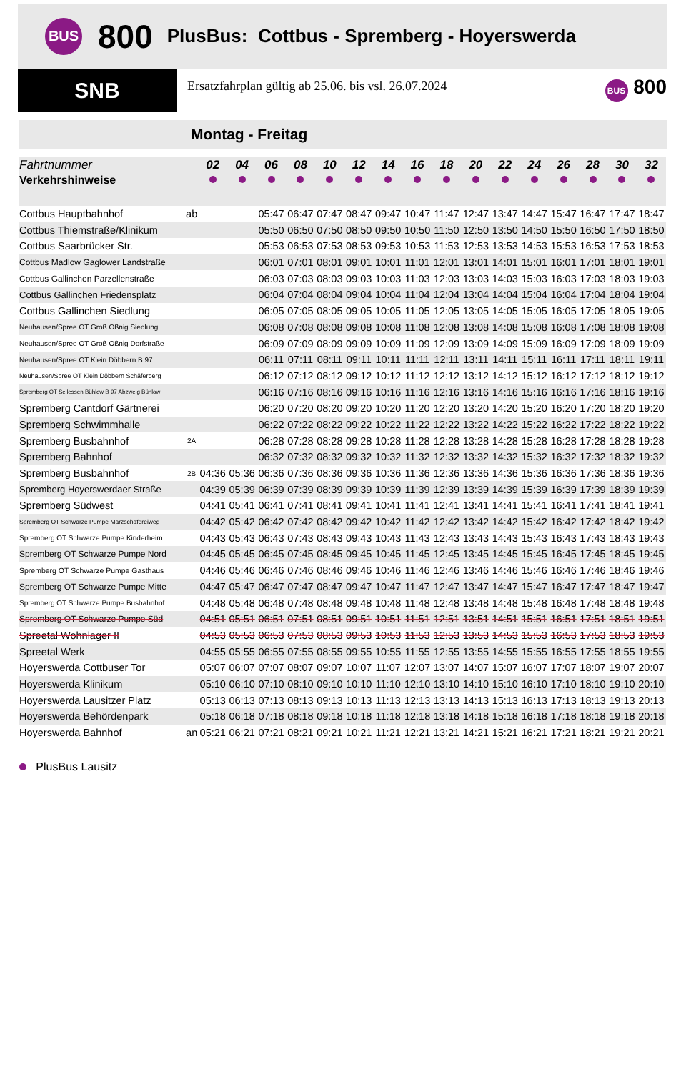BUS
800
PlusBus: Cottbus - Spremberg - Hoyerswerda
SNB
Ersatzfahrplan gültig ab 25.06. bis vsl. 26.07.2024
BUS 800
Montag - Freitag
| Fahrtnummer | | 02 | 04 | 06 | 08 | 10 | 12 | 14 | 16 | 18 | 20 | 22 | 24 | 26 | 28 | 30 | 32 |
| --- | --- | --- | --- | --- | --- | --- | --- | --- | --- | --- | --- | --- | --- | --- | --- | --- | --- |
| Verkehrshinweise | | | | | | | | | | | | | | | | | |
| Cottbus Hauptbahnhof | ab | | | 05:47 | 06:47 | 07:47 | 08:47 | 09:47 | 10:47 | 11:47 | 12:47 | 13:47 | 14:47 | 15:47 | 16:47 | 17:47 | 18:47 |
| Cottbus Thiemstraße/Klinikum | | | | 05:50 | 06:50 | 07:50 | 08:50 | 09:50 | 10:50 | 11:50 | 12:50 | 13:50 | 14:50 | 15:50 | 16:50 | 17:50 | 18:50 |
| Cottbus Saarbrücker Str. | | | | 05:53 | 06:53 | 07:53 | 08:53 | 09:53 | 10:53 | 11:53 | 12:53 | 13:53 | 14:53 | 15:53 | 16:53 | 17:53 | 18:53 |
| Cottbus Madlow Gaglower Landstraße | | | | 06:01 | 07:01 | 08:01 | 09:01 | 10:01 | 11:01 | 12:01 | 13:01 | 14:01 | 15:01 | 16:01 | 17:01 | 18:01 | 19:01 |
| Cottbus Gallinchen Parzellenstraße | | | | 06:03 | 07:03 | 08:03 | 09:03 | 10:03 | 11:03 | 12:03 | 13:03 | 14:03 | 15:03 | 16:03 | 17:03 | 18:03 | 19:03 |
| Cottbus Gallinchen Friedensplatz | | | | 06:04 | 07:04 | 08:04 | 09:04 | 10:04 | 11:04 | 12:04 | 13:04 | 14:04 | 15:04 | 16:04 | 17:04 | 18:04 | 19:04 |
| Cottbus Gallinchen Siedlung | | | | 06:05 | 07:05 | 08:05 | 09:05 | 10:05 | 11:05 | 12:05 | 13:05 | 14:05 | 15:05 | 16:05 | 17:05 | 18:05 | 19:05 |
| Neuhausen/Spree OT Groß Oßnig Siedlung | | | | 06:08 | 07:08 | 08:08 | 09:08 | 10:08 | 11:08 | 12:08 | 13:08 | 14:08 | 15:08 | 16:08 | 17:08 | 18:08 | 19:08 |
| Neuhausen/Spree OT Groß Oßnig Dorfstraße | | | | 06:09 | 07:09 | 08:09 | 09:09 | 10:09 | 11:09 | 12:09 | 13:09 | 14:09 | 15:09 | 16:09 | 17:09 | 18:09 | 19:09 |
| Neuhausen/Spree OT Klein Döbbern B 97 | | | | 06:11 | 07:11 | 08:11 | 09:11 | 10:11 | 11:11 | 12:11 | 13:11 | 14:11 | 15:11 | 16:11 | 17:11 | 18:11 | 19:11 |
| Neuhausen/Spree OT Klein Döbbern Schäferberg | | | | 06:12 | 07:12 | 08:12 | 09:12 | 10:12 | 11:12 | 12:12 | 13:12 | 14:12 | 15:12 | 16:12 | 17:12 | 18:12 | 19:12 |
| Spremberg OT Sellessen Bühlow B 97 Abzweig Bühlow | | | | 06:16 | 07:16 | 08:16 | 09:16 | 10:16 | 11:16 | 12:16 | 13:16 | 14:16 | 15:16 | 16:16 | 17:16 | 18:16 | 19:16 |
| Spremberg Cantdorf Gärtnerei | | | | 06:20 | 07:20 | 08:20 | 09:20 | 10:20 | 11:20 | 12:20 | 13:20 | 14:20 | 15:20 | 16:20 | 17:20 | 18:20 | 19:20 |
| Spremberg Schwimmhalle | | | | 06:22 | 07:22 | 08:22 | 09:22 | 10:22 | 11:22 | 12:22 | 13:22 | 14:22 | 15:22 | 16:22 | 17:22 | 18:22 | 19:22 |
| Spremberg Busbahnhof | 2A | | | 06:28 | 07:28 | 08:28 | 09:28 | 10:28 | 11:28 | 12:28 | 13:28 | 14:28 | 15:28 | 16:28 | 17:28 | 18:28 | 19:28 |
| Spremberg Bahnhof | | | | 06:32 | 07:32 | 08:32 | 09:32 | 10:32 | 11:32 | 12:32 | 13:32 | 14:32 | 15:32 | 16:32 | 17:32 | 18:32 | 19:32 |
| Spremberg Busbahnhof | 2B | 04:36 | 05:36 | 06:36 | 07:36 | 08:36 | 09:36 | 10:36 | 11:36 | 12:36 | 13:36 | 14:36 | 15:36 | 16:36 | 17:36 | 18:36 | 19:36 |
| Spremberg Hoyerswerdaer Straße | | 04:39 | 05:39 | 06:39 | 07:39 | 08:39 | 09:39 | 10:39 | 11:39 | 12:39 | 13:39 | 14:39 | 15:39 | 16:39 | 17:39 | 18:39 | 19:39 |
| Spremberg Südwest | | 04:41 | 05:41 | 06:41 | 07:41 | 08:41 | 09:41 | 10:41 | 11:41 | 12:41 | 13:41 | 14:41 | 15:41 | 16:41 | 17:41 | 18:41 | 19:41 |
| Spremberg OT Schwarze Pumpe Märzschäfereiweg | | 04:42 | 05:42 | 06:42 | 07:42 | 08:42 | 09:42 | 10:42 | 11:42 | 12:42 | 13:42 | 14:42 | 15:42 | 16:42 | 17:42 | 18:42 | 19:42 |
| Spremberg OT Schwarze Pumpe Kinderheim | | 04:43 | 05:43 | 06:43 | 07:43 | 08:43 | 09:43 | 10:43 | 11:43 | 12:43 | 13:43 | 14:43 | 15:43 | 16:43 | 17:43 | 18:43 | 19:43 |
| Spremberg OT Schwarze Pumpe Nord | | 04:45 | 05:45 | 06:45 | 07:45 | 08:45 | 09:45 | 10:45 | 11:45 | 12:45 | 13:45 | 14:45 | 15:45 | 16:45 | 17:45 | 18:45 | 19:45 |
| Spremberg OT Schwarze Pumpe Gasthaus | | 04:46 | 05:46 | 06:46 | 07:46 | 08:46 | 09:46 | 10:46 | 11:46 | 12:46 | 13:46 | 14:46 | 15:46 | 16:46 | 17:46 | 18:46 | 19:46 |
| Spremberg OT Schwarze Pumpe Mitte | | 04:47 | 05:47 | 06:47 | 07:47 | 08:47 | 09:47 | 10:47 | 11:47 | 12:47 | 13:47 | 14:47 | 15:47 | 16:47 | 17:47 | 18:47 | 19:47 |
| Spremberg OT Schwarze Pumpe Busbahnhof | | 04:48 | 05:48 | 06:48 | 07:48 | 08:48 | 09:48 | 10:48 | 11:48 | 12:48 | 13:48 | 14:48 | 15:48 | 16:48 | 17:48 | 18:48 | 19:48 |
| Spremberg OT Schwarze Pumpe Süd | | 04:51 | 05:51 | 06:51 | 07:51 | 08:51 | 09:51 | 10:51 | 11:51 | 12:51 | 13:51 | 14:51 | 15:51 | 16:51 | 17:51 | 18:51 | 19:51 |
| Spreetal Wohnlager II | | 04:53 | 05:53 | 06:53 | 07:53 | 08:53 | 09:53 | 10:53 | 11:53 | 12:53 | 13:53 | 14:53 | 15:53 | 16:53 | 17:53 | 18:53 | 19:53 |
| Spreetal Werk | | 04:55 | 05:55 | 06:55 | 07:55 | 08:55 | 09:55 | 10:55 | 11:55 | 12:55 | 13:55 | 14:55 | 15:55 | 16:55 | 17:55 | 18:55 | 19:55 |
| Hoyerswerda Cottbuser Tor | | 05:07 | 06:07 | 07:07 | 08:07 | 09:07 | 10:07 | 11:07 | 12:07 | 13:07 | 14:07 | 15:07 | 16:07 | 17:07 | 18:07 | 19:07 | 20:07 |
| Hoyerswerda Klinikum | | 05:10 | 06:10 | 07:10 | 08:10 | 09:10 | 10:10 | 11:10 | 12:10 | 13:10 | 14:10 | 15:10 | 16:10 | 17:10 | 18:10 | 19:10 | 20:10 |
| Hoyerswerda Lausitzer Platz | | 05:13 | 06:13 | 07:13 | 08:13 | 09:13 | 10:13 | 11:13 | 12:13 | 13:13 | 14:13 | 15:13 | 16:13 | 17:13 | 18:13 | 19:13 | 20:13 |
| Hoyerswerda Behördenpark | | 05:18 | 06:18 | 07:18 | 08:18 | 09:18 | 10:18 | 11:18 | 12:18 | 13:18 | 14:18 | 15:18 | 16:18 | 17:18 | 18:18 | 19:18 | 20:18 |
| Hoyerswerda Bahnhof | an | 05:21 | 06:21 | 07:21 | 08:21 | 09:21 | 10:21 | 11:21 | 12:21 | 13:21 | 14:21 | 15:21 | 16:21 | 17:21 | 18:21 | 19:21 | 20:21 |
PlusBus Lausitz